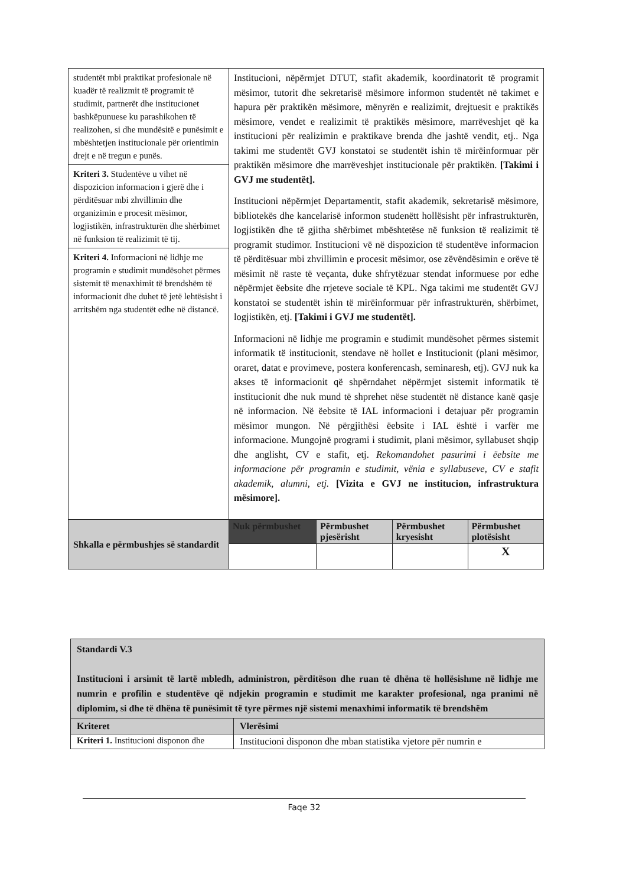| studentët mbi praktikat profesionale në kuadër të realizmit të programit të studimit, partnerët dhe institucionet bashkëpunuese ku parashikohen të realizohen, si dhe mundësitë e punësimit e mbështetjen institucionale për orientimin drejt e në tregun e punës. | Institucioni, nëpërmjet DTUT, stafit akademik, koordinatorit të programit mësimor, tutorit dhe sekretarisë mësimore informon studentët në takimet e hapura për praktikën mësimore, mënyrën e realizimit, drejtuesit e praktikës mësimore, vendet e realizimit të praktikës mësimore, marrëveshjet që ka institucioni për realizimin e praktikave brenda dhe jashtë vendit, etj.. Nga takimi me studentët GVJ konstatoi se studentët ishin të mirëinformuar për praktikën mësimore dhe marrëveshjet institucionale për praktikën. [Takimi i GVJ me studentët]. Institucioni nëpërmjet Departamentit, stafit akademik, sekretarisë mësimore, bibliotekës dhe kancelarisë informon studenëtt hollësisht për infrastrukturën, logjistikën dhe të gjitha shërbimet mbështetëse në funksion të realizimit të programit studimor. Institucioni vë në dispozicion të studentëve informacion të përditësuar mbi zhvillimin e procesit mësimor, ose zëvëndësimin e orëve të mësimit në raste të veçanta, duke shfrytëzuar stendat informuese por edhe nëpërmjet ëebsite dhe rrjeteve sociale të KPL. Nga takimi me studentët GVJ konstatoi se studentët ishin të mirëinformuar për infrastrukturën, shërbimet, logjistikën, etj. [Takimi i GVJ me studentët]. Informacioni në lidhje me programin e studimit mundësohet përmes sistemit informatik të institucionit, stendave në hollet e Institucionit (plani mësimor, oraret, datat e provimeve, postera konferencash, seminaresh, etj). GVJ nuk ka akses të informacionit që shpërndahet nëpërmjet sistemit informatik të institucionit dhe nuk mund të shprehet nëse studentët në distance kanë qasje në informacion. Në ëebsite të IAL informacioni i detajuar për programin mësimor mungon. Në përgjithësi ëebsite i IAL është i varfër me informacione. Mungojnë programi i studimit, plani mësimor, syllabuset shqip dhe anglisht, CV e stafit, etj. Rekomandohet pasurimi i ëebsite me informacione për programin e studimit, vënia e syllabuseve, CV e stafit akademik, alumni, etj. [Vizita e GVJ ne institucion, infrastruktura mësimore]. | | | |
| Kriteri 3. Studentëve u vihet në dispozicion informacion i gjerë dhe i përditësuar mbi zhvillimin dhe organizimin e procesit mësimor, logjistikën, infrastrukturën dhe shërbimet në funksion të realizimit të tij. | | | | |
| Kriteri 4. Informacioni në lidhje me programin e studimit mundësohet përmes sistemit të menaxhimit të brendshëm të informacionit dhe duhet të jetë lehtësisht i arritshëm nga studentët edhe në distancë. | | | | |
| Shkalla e përmbushjes së standardit | Nuk përmbushet | Përmbushet pjesërisht | Përmbushet kryesisht | Përmbushet plotësisht |
| | | | | X |
| Standardi V.3 Institucioni i arsimit të lartë mbledh, administron, përditëson dhe ruan të dhëna të hollësishme në lidhje me numrin e profilin e studentëve që ndjekin programin e studimit me karakter profesional, nga pranimi në diplomim, si dhe të dhëna të punësimit të tyre përmes një sistemi menaxhimi informatik të brendshëm | |
| Kriteret | Vlerësimi |
| Kriteri 1. Institucioni disponon dhe | Institucioni disponon dhe mban statistika vjetore për numrin e |
Faqe 32